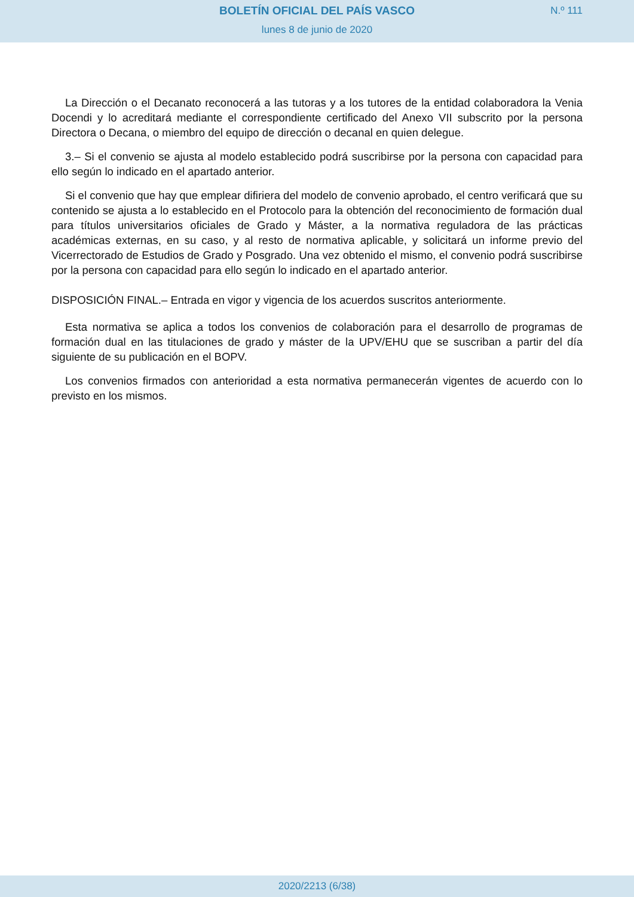BOLETÍN OFICIAL DEL PAÍS VASCO
N.º 111
lunes 8 de junio de 2020
La Dirección o el Decanato reconocerá a las tutoras y a los tutores de la entidad colaboradora la Venia Docendi y lo acreditará mediante el correspondiente certificado del Anexo VII subscrito por la persona Directora o Decana, o miembro del equipo de dirección o decanal en quien delegue.
3.– Si el convenio se ajusta al modelo establecido podrá suscribirse por la persona con capacidad para ello según lo indicado en el apartado anterior.
Si el convenio que hay que emplear difiriera del modelo de convenio aprobado, el centro verificará que su contenido se ajusta a lo establecido en el Protocolo para la obtención del reconocimiento de formación dual para títulos universitarios oficiales de Grado y Máster, a la normativa reguladora de las prácticas académicas externas, en su caso, y al resto de normativa aplicable, y solicitará un informe previo del Vicerrectorado de Estudios de Grado y Posgrado. Una vez obtenido el mismo, el convenio podrá suscribirse por la persona con capacidad para ello según lo indicado en el apartado anterior.
DISPOSICIÓN FINAL.– Entrada en vigor y vigencia de los acuerdos suscritos anteriormente.
Esta normativa se aplica a todos los convenios de colaboración para el desarrollo de programas de formación dual en las titulaciones de grado y máster de la UPV/EHU que se suscriban a partir del día siguiente de su publicación en el BOPV.
Los convenios firmados con anterioridad a esta normativa permanecerán vigentes de acuerdo con lo previsto en los mismos.
2020/2213 (6/38)